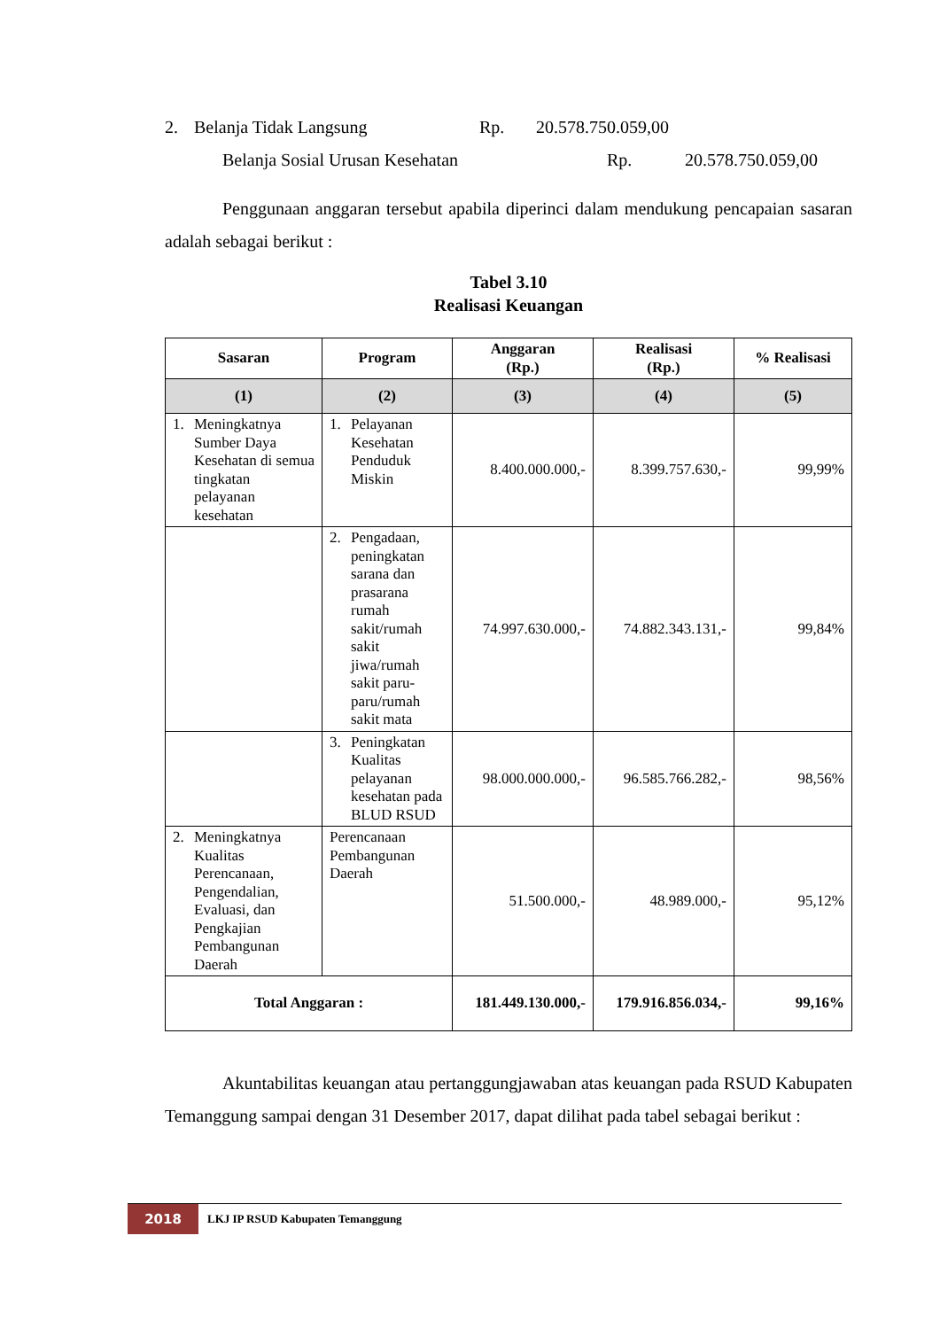2. Belanja Tidak Langsung Rp. 20.578.750.059,00
Belanja Sosial Urusan Kesehatan Rp. 20.578.750.059,00
Penggunaan anggaran tersebut apabila diperinci dalam mendukung pencapaian sasaran adalah sebagai berikut :
Tabel 3.10
Realisasi Keuangan
| Sasaran | Program | Anggaran (Rp.) | Realisasi (Rp.) | % Realisasi |
| --- | --- | --- | --- | --- |
| (1) | (2) | (3) | (4) | (5) |
| 1. Meningkatnya Sumber Daya Kesehatan di semua tingkatan pelayanan kesehatan | 1. Pelayanan Kesehatan Penduduk Miskin | 8.400.000.000,- | 8.399.757.630,- | 99,99% |
| | 2. Pengadaan, peningkatan sarana dan prasarana rumah sakit/rumah sakit jiwa/rumah sakit paru-paru/rumah sakit mata | 74.997.630.000,- | 74.882.343.131,- | 99,84% |
| | 3. Peningkatan Kualitas pelayanan kesehatan pada BLUD RSUD | 98.000.000.000,- | 96.585.766.282,- | 98,56% |
| 2. Meningkatnya Kualitas Perencanaan, Pengendalian, Evaluasi, dan Pengkajian Pembangunan Daerah | Perencanaan Pembangunan Daerah | 51.500.000,- | 48.989.000,- | 95,12% |
| Total Anggaran : | | 181.449.130.000,- | 179.916.856.034,- | 99,16% |
Akuntabilitas keuangan atau pertanggungjawaban atas keuangan pada RSUD Kabupaten Temanggung sampai dengan 31 Desember 2017, dapat dilihat pada tabel sebagai berikut :
2018
LKJ IP RSUD Kabupaten Temanggung